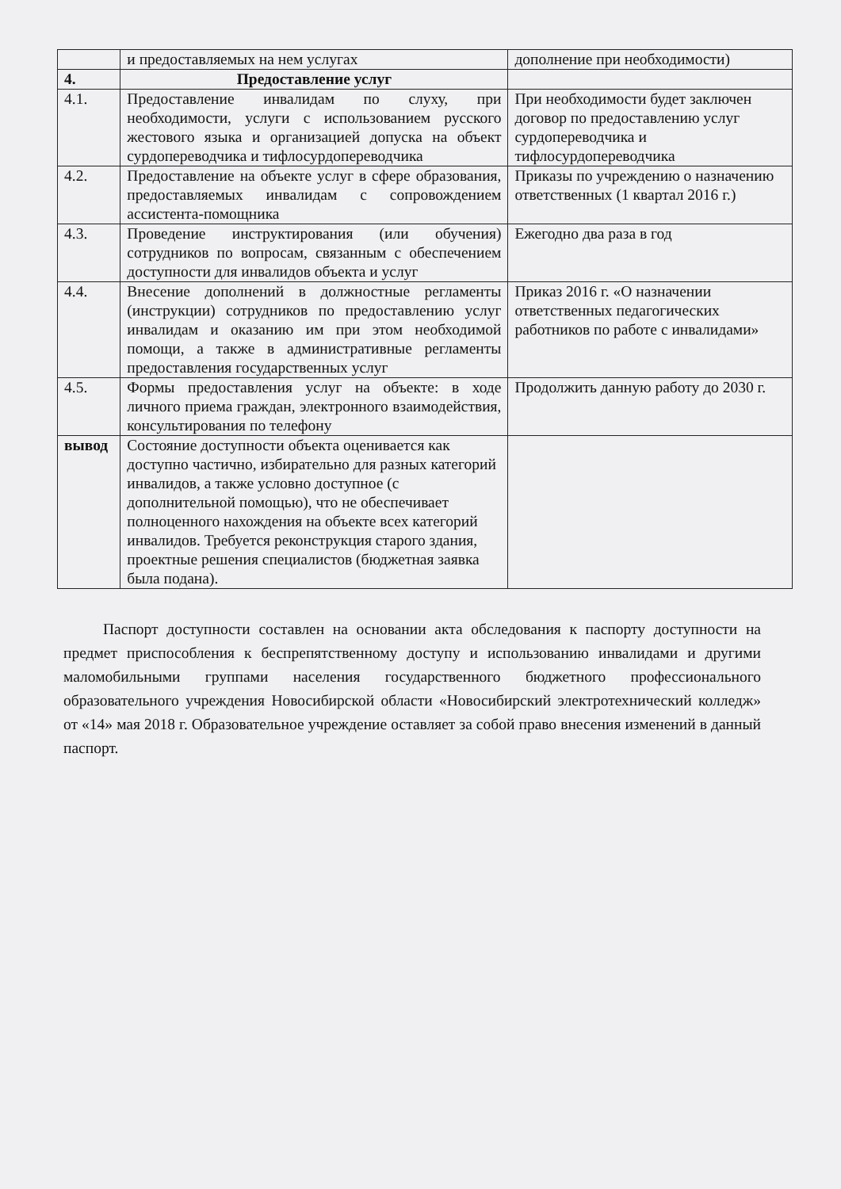| | и предоставляемых на нем услугах | дополнение при необходимости) |
| 4. | Предоставление услуг | |
| 4.1. | Предоставление инвалидам по слуху, при необходимости, услуги с использованием русского жестового языка и организацией допуска на объект сурдопереводчика и тифлосурдопереводчика | При необходимости будет заключен договор по предоставлению услуг сурдопереводчика и тифлосурдопереводчика |
| 4.2. | Предоставление на объекте услуг в сфере образования, предоставляемых инвалидам с сопровождением ассистента-помощника | Приказы по учреждению о назначению ответственных (1 квартал 2016 г.) |
| 4.3. | Проведение инструктирования (или обучения) сотрудников по вопросам, связанным с обеспечением доступности для инвалидов объекта и услуг | Ежегодно два раза в год |
| 4.4. | Внесение дополнений в должностные регламенты (инструкции) сотрудников по предоставлению услуг инвалидам и оказанию им при этом необходимой помощи, а также в административные регламенты предоставления государственных услуг | Приказ 2016 г. «О назначении ответственных педагогических работников по работе с инвалидами» |
| 4.5. | Формы предоставления услуг на объекте: в ходе личного приема граждан, электронного взаимодействия, консультирования по телефону | Продолжить данную работу до 2030 г. |
| вывод | Состояние доступности объекта оценивается как доступно частично, избирательно для разных категорий инвалидов, а также условно доступное (с дополнительной помощью), что не обеспечивает полноценного нахождения на объекте всех категорий инвалидов. Требуется реконструкция старого здания, проектные решения специалистов (бюджетная заявка была подана). | |
Паспорт доступности составлен на основании акта обследования к паспорту доступности на предмет приспособления к беспрепятственному доступу и использованию инвалидами и другими маломобильными группами населения государственного бюджетного профессионального образовательного учреждения Новосибирской области «Новосибирский электротехнический колледж» от «14» мая 2018 г. Образовательное учреждение оставляет за собой право внесения изменений в данный паспорт.